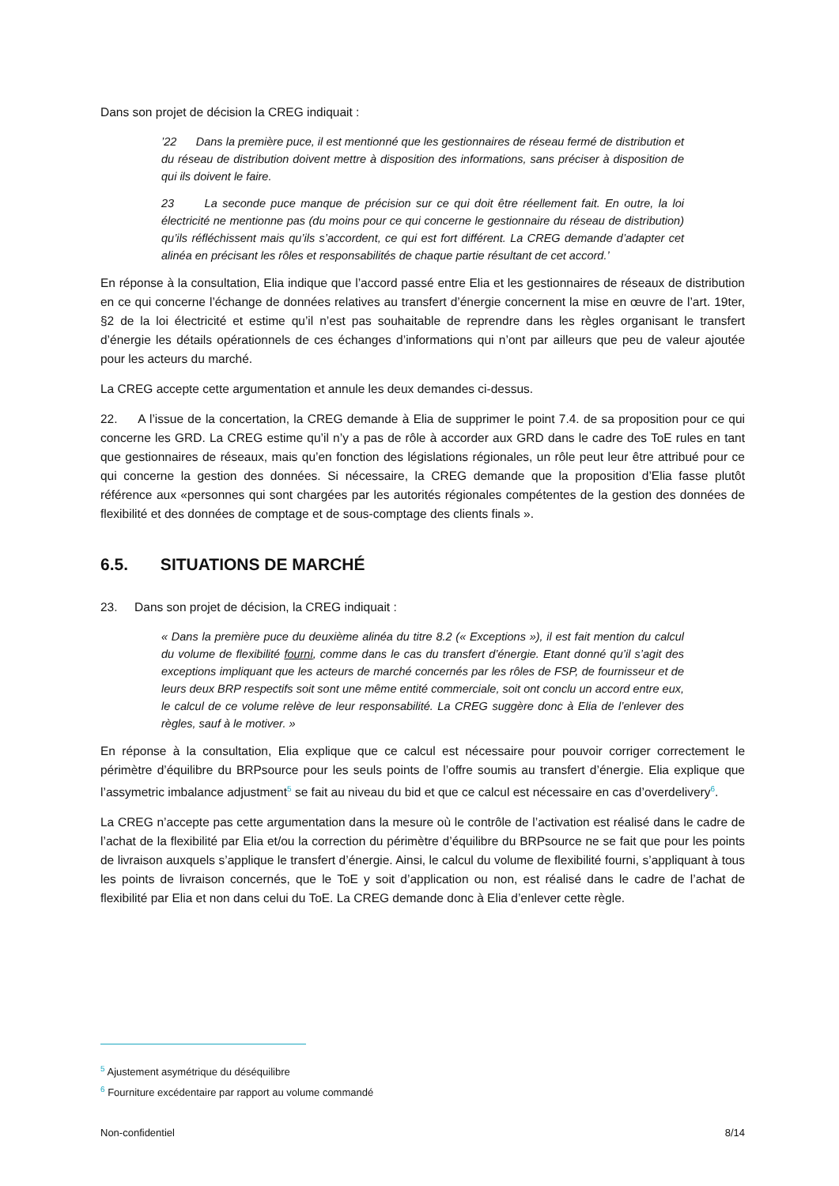Dans son projet de décision la CREG indiquait :
’22 Dans la première puce, il est mentionné que les gestionnaires de réseau fermé de distribution et du réseau de distribution doivent mettre à disposition des informations, sans préciser à disposition de qui ils doivent le faire.
23 La seconde puce manque de précision sur ce qui doit être réellement fait. En outre, la loi électricité ne mentionne pas (du moins pour ce qui concerne le gestionnaire du réseau de distribution) qu’ils réfléchissent mais qu’ils s’accordent, ce qui est fort différent. La CREG demande d’adapter cet alinéa en précisant les rôles et responsabilités de chaque partie résultant de cet accord.’
En réponse à la consultation, Elia indique que l’accord passé entre Elia et les gestionnaires de réseaux de distribution en ce qui concerne l’échange de données relatives au transfert d’énergie concernent la mise en œuvre de l’art. 19ter, §2 de la loi électricité et estime qu’il n’est pas souhaitable de reprendre dans les règles organisant le transfert d’énergie les détails opérationnels de ces échanges d’informations qui n’ont par ailleurs que peu de valeur ajoutée pour les acteurs du marché.
La CREG accepte cette argumentation et annule les deux demandes ci-dessus.
22. A l’issue de la concertation, la CREG demande à Elia de supprimer le point 7.4. de sa proposition pour ce qui concerne les GRD. La CREG estime qu’il n’y a pas de rôle à accorder aux GRD dans le cadre des ToE rules en tant que gestionnaires de réseaux, mais qu’en fonction des législations régionales, un rôle peut leur être attribué pour ce qui concerne la gestion des données. Si nécessaire, la CREG demande que la proposition d’Elia fasse plutôt référence aux «personnes qui sont chargées par les autorités régionales compétentes de la gestion des données de flexibilité et des données de comptage et de sous-comptage des clients finals ».
6.5. SITUATIONS DE MARCHÉ
23. Dans son projet de décision, la CREG indiquait :
« Dans la première puce du deuxième alinéa du titre 8.2 (« Exceptions »), il est fait mention du calcul du volume de flexibilité fourni, comme dans le cas du transfert d’énergie. Etant donné qu’il s’agit des exceptions impliquant que les acteurs de marché concernés par les rôles de FSP, de fournisseur et de leurs deux BRP respectifs soit sont une même entité commerciale, soit ont conclu un accord entre eux, le calcul de ce volume relève de leur responsabilité. La CREG suggère donc à Elia de l’enlever des règles, sauf à le motiver. »
En réponse à la consultation, Elia explique que ce calcul est nécessaire pour pouvoir corriger correctement le périmètre d’équilibre du BRPsource pour les seuls points de l’offre soumis au transfert d’énergie. Elia explique que l’assymetric imbalance adjustment<sup>5</sup> se fait au niveau du bid et que ce calcul est nécessaire en cas d’overdelivery<sup>6</sup>.
La CREG n’accepte pas cette argumentation dans la mesure où le contrôle de l’activation est réalisé dans le cadre de l’achat de la flexibilité par Elia et/ou la correction du périmètre d’équilibre du BRPsource ne se fait que pour les points de livraison auxquels s’applique le transfert d’énergie. Ainsi, le calcul du volume de flexibilité fourni, s’appliquant à tous les points de livraison concernés, que le ToE y soit d’application ou non, est réalisé dans le cadre de l’achat de flexibilité par Elia et non dans celui du ToE. La CREG demande donc à Elia d’enlever cette règle.
<sup>5</sup> Ajustement asymétrique du déséquilibre
<sup>6</sup> Fourniture excédentaire par rapport au volume commandé
Non-confidentiel 8/14